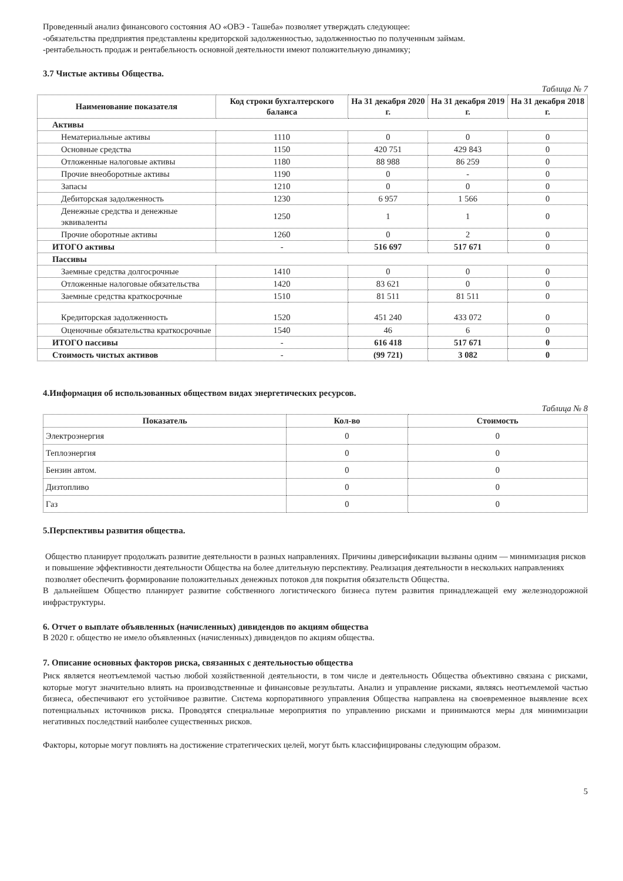Проведенный анализ финансового состояния АО «ОВЭ - Ташеба» позволяет утверждать следующее:
-обязательства предприятия представлены кредиторской задолженностью, задолженностью по полученным займам.
-рентабельность продаж и рентабельность основной деятельности имеют положительную динамику;
3.7 Чистые активы Общества.
Таблица № 7
| Наименование показателя | Код строки бухгалтерского баланса | На 31 декабря 2020 г. | На 31 декабря 2019 г. | На 31 декабря 2018 г. |
| --- | --- | --- | --- | --- |
| Активы | | | | |
| Нематериальные активы | 1110 | 0 | 0 | 0 |
| Основные средства | 1150 | 420 751 | 429 843 | 0 |
| Отложенные налоговые активы | 1180 | 88 988 | 86 259 | 0 |
| Прочие внеоборотные активы | 1190 | 0 | - | 0 |
| Запасы | 1210 | 0 | 0 | 0 |
| Дебиторская задолженность | 1230 | 6 957 | 1 566 | 0 |
| Денежные средства и денежные эквиваленты | 1250 | 1 | 1 | 0 |
| Прочие оборотные активы | 1260 | 0 | 2 | 0 |
| ИТОГО активы | - | 516 697 | 517 671 | 0 |
| Пассивы | | | | |
| Заемные средства долгосрочные | 1410 | 0 | 0 | 0 |
| Отложенные налоговые обязательства | 1420 | 83 621 | 0 | 0 |
| Заемные средства краткосрочные | 1510 | 81 511 | 81 511 | 0 |
| Кредиторская задолженность | 1520 | 451 240 | 433 072 | 0 |
| Оценочные обязательства краткосрочные | 1540 | 46 | 6 | 0 |
| ИТОГО пассивы | - | 616 418 | 517 671 | 0 |
| Стоимость чистых активов | - | (99 721) | 3 082 | 0 |
4.Информация об использованных обществом видах энергетических ресурсов.
Таблица № 8
| Показатель | Кол-во | Стоимость |
| --- | --- | --- |
| Электроэнергия | 0 | 0 |
| Теплоэнергия | 0 | 0 |
| Бензин автом. | 0 | 0 |
| Дизтопливо | 0 | 0 |
| Газ | 0 | 0 |
5.Перспективы развития общества.
Общество планирует продолжать развитие деятельности в разных направлениях. Причины диверсификации вызваны одним — минимизация рисков и повышение эффективности деятельности Общества на более длительную перспективу. Реализация деятельности в нескольких направлениях позволяет обеспечить формирование положительных денежных потоков для покрытия обязательств Общества.
В дальнейшем Общество планирует развитие собственного логистического бизнеса путем развития принадлежащей ему железнодорожной инфраструктуры.
6. Отчет о выплате объявленных (начисленных) дивидендов по акциям общества
В 2020 г. общество не имело объявленных (начисленных) дивидендов по акциям общества.
7. Описание основных факторов риска, связанных с деятельностью общества
Риск является неотъемлемой частью любой хозяйственной деятельности, в том числе и деятельность Общества объективно связана с рисками, которые могут значительно влиять на производственные и финансовые результаты. Анализ и управление рисками, являясь неотъемлемой частью бизнеса, обеспечивают его устойчивое развитие. Система корпоративного управления Общества направлена на своевременное выявление всех потенциальных источников риска. Проводятся специальные мероприятия по управлению рисками и принимаются меры для минимизации негативных последствий наиболее существенных рисков.
Факторы, которые могут повлиять на достижение стратегических целей, могут быть классифицированы следующим образом.
5